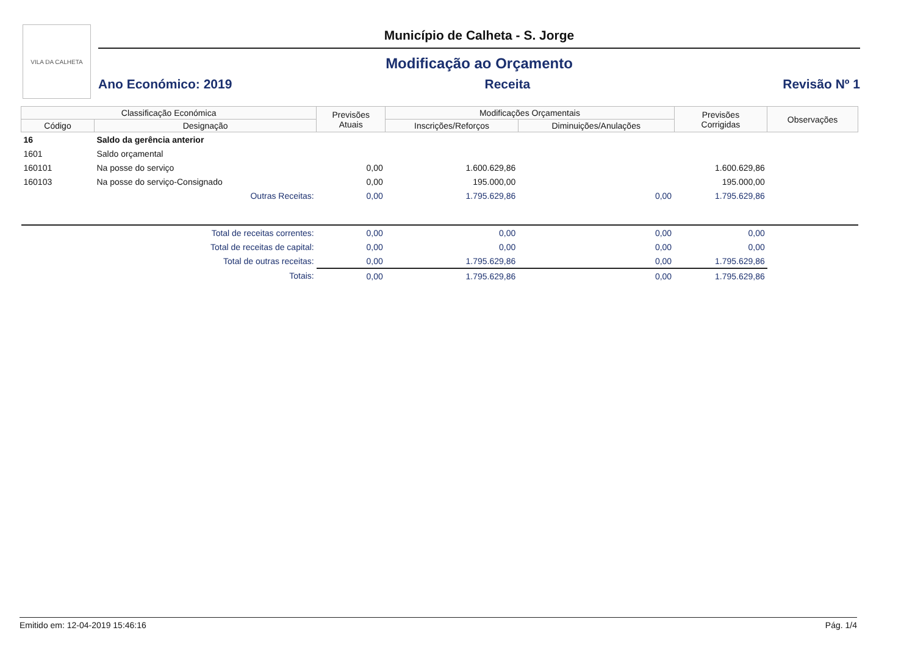VILA DA CALHETA
Município de Calheta - S. Jorge
Modificação ao Orçamento
Ano Económico: 2019 Receita Revisão Nº 1
| Classificação Económica | | Previsões Atuais | Modificações Orçamentais | | Previsões Corrigidas | Observações |
| --- | --- | --- | --- | --- | --- | --- |
| Código | Designação | | Inscrições/Reforços | Diminuições/Anulações | | |
| 16 | Saldo da gerência anterior | | | | | |
| 1601 | Saldo orçamental | | | | | |
| 160101 | Na posse do serviço | 0,00 | 1.600.629,86 | | 1.600.629,86 | |
| 160103 | Na posse do serviço-Consignado | 0,00 | 195.000,00 | | 195.000,00 | |
| | Outras Receitas: | 0,00 | 1.795.629,86 | 0,00 | 1.795.629,86 | |
| | Total de receitas correntes: | 0,00 | 0,00 | 0,00 | 0,00 | |
| | Total de receitas de capital: | 0,00 | 0,00 | 0,00 | 0,00 | |
| | Total de outras receitas: | 0,00 | 1.795.629,86 | 0,00 | 1.795.629,86 | |
| | Totais: | 0,00 | 1.795.629,86 | 0,00 | 1.795.629,86 | |
Emitido em: 12-04-2019 15:46:16 Pág. 1/4